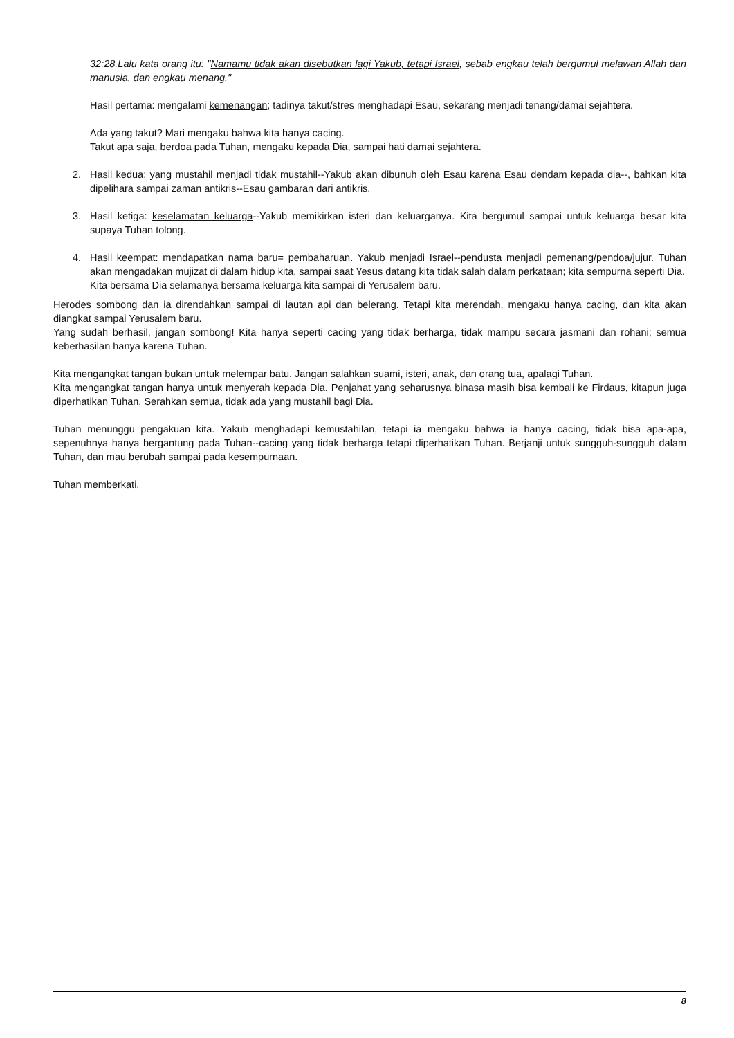32:28.Lalu kata orang itu: "Namamu tidak akan disebutkan lagi Yakub, tetapi Israel, sebab engkau telah bergumul melawan Allah dan manusia, dan engkau menang."
Hasil pertama: mengalami kemenangan; tadinya takut/stres menghadapi Esau, sekarang menjadi tenang/damai sejahtera.
Ada yang takut? Mari mengaku bahwa kita hanya cacing.
Takut apa saja, berdoa pada Tuhan, mengaku kepada Dia, sampai hati damai sejahtera.
2. Hasil kedua: yang mustahil menjadi tidak mustahil--Yakub akan dibunuh oleh Esau karena Esau dendam kepada dia--, bahkan kita dipelihara sampai zaman antikris--Esau gambaran dari antikris.
3. Hasil ketiga: keselamatan keluarga--Yakub memikirkan isteri dan keluarganya. Kita bergumul sampai untuk keluarga besar kita supaya Tuhan tolong.
4. Hasil keempat: mendapatkan nama baru= pembaharuan. Yakub menjadi Israel--pendusta menjadi pemenang/pendoa/jujur. Tuhan akan mengadakan mujizat di dalam hidup kita, sampai saat Yesus datang kita tidak salah dalam perkataan; kita sempurna seperti Dia.
Kita bersama Dia selamanya bersama keluarga kita sampai di Yerusalem baru.
Herodes sombong dan ia direndahkan sampai di lautan api dan belerang. Tetapi kita merendah, mengaku hanya cacing, dan kita akan diangkat sampai Yerusalem baru.
Yang sudah berhasil, jangan sombong! Kita hanya seperti cacing yang tidak berharga, tidak mampu secara jasmani dan rohani; semua keberhasilan hanya karena Tuhan.
Kita mengangkat tangan bukan untuk melempar batu. Jangan salahkan suami, isteri, anak, dan orang tua, apalagi Tuhan.
Kita mengangkat tangan hanya untuk menyerah kepada Dia. Penjahat yang seharusnya binasa masih bisa kembali ke Firdaus, kitapun juga diperhatikan Tuhan. Serahkan semua, tidak ada yang mustahil bagi Dia.
Tuhan menunggu pengakuan kita. Yakub menghadapi kemustahilan, tetapi ia mengaku bahwa ia hanya cacing, tidak bisa apa-apa, sepenuhnya hanya bergantung pada Tuhan--cacing yang tidak berharga tetapi diperhatikan Tuhan. Berjanji untuk sungguh-sungguh dalam Tuhan, dan mau berubah sampai pada kesempurnaan.
Tuhan memberkati.
8